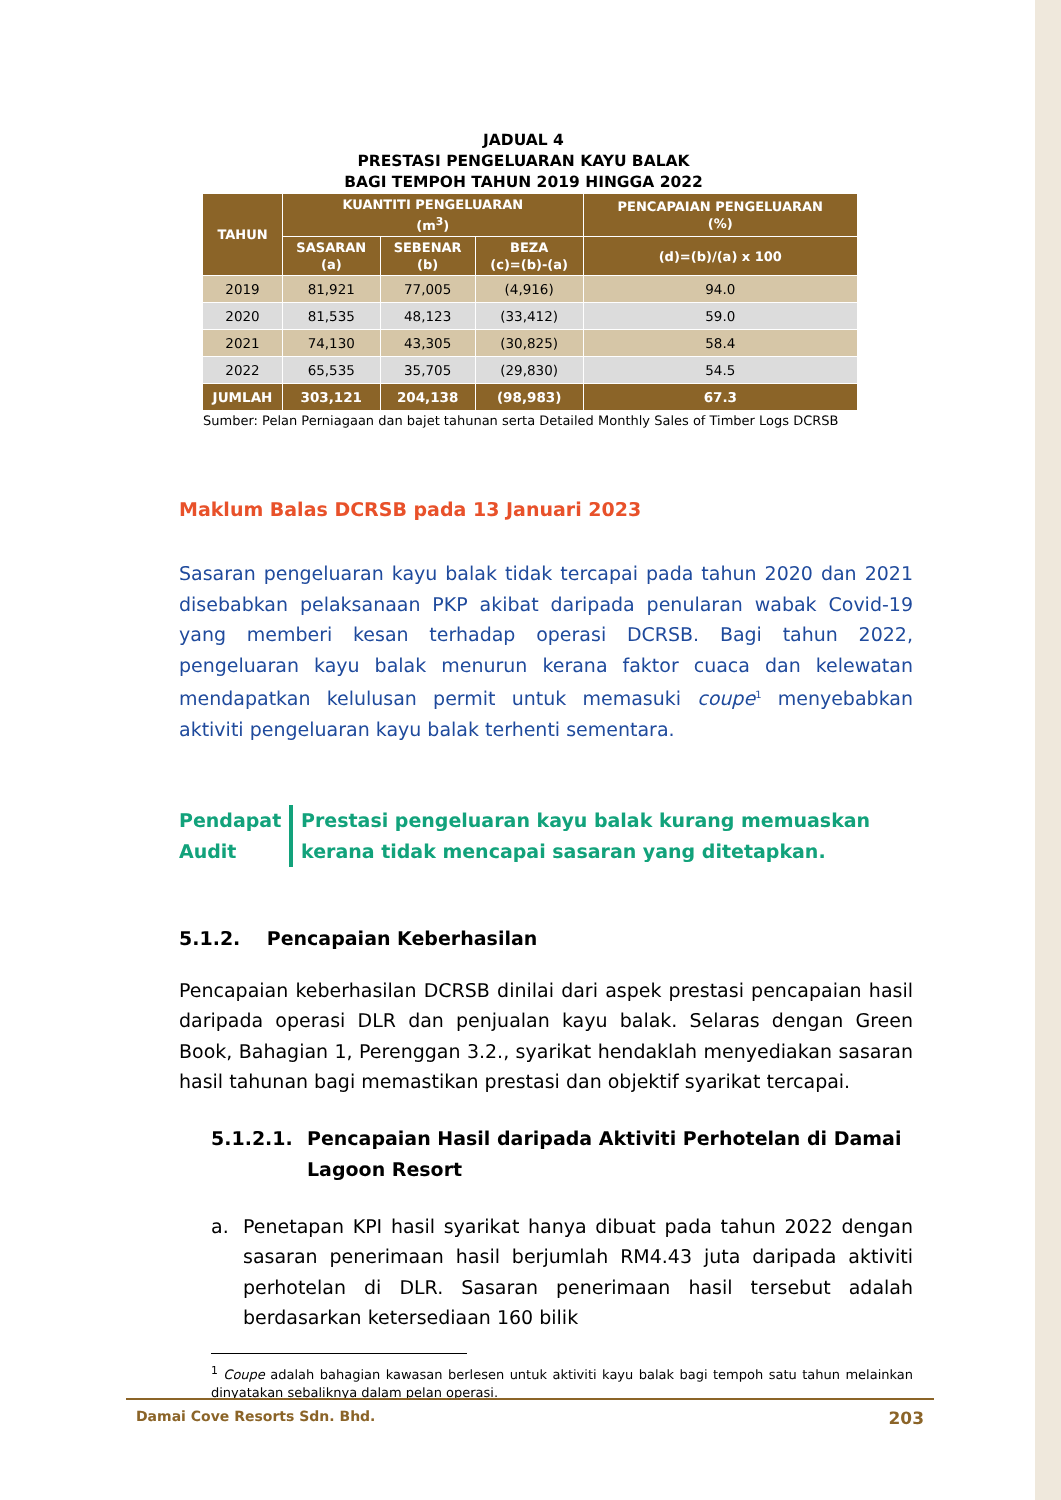JADUAL 4
PRESTASI PENGELUARAN KAYU BALAK
BAGI TEMPOH TAHUN 2019 HINGGA 2022
| TAHUN | KUANTITI PENGELUARAN (m<sup>3</sup>) | | | PENCAPAIAN PENGELUARAN (%) |
| --- | --- | --- | --- | --- |
| | SASARAN (a) | SEBENAR (b) | BEZA (c)=(b)-(a) | (d)=(b)/(a) x 100 |
| 2019 | 81,921 | 77,005 | (4,916) | 94.0 |
| 2020 | 81,535 | 48,123 | (33,412) | 59.0 |
| 2021 | 74,130 | 43,305 | (30,825) | 58.4 |
| 2022 | 65,535 | 35,705 | (29,830) | 54.5 |
| JUMLAH | 303,121 | 204,138 | (98,983) | 67.3 |
Sumber: Pelan Perniagaan dan bajet tahunan serta Detailed Monthly Sales of Timber Logs DCRSB
Maklum Balas DCRSB pada 13 Januari 2023
Sasaran pengeluaran kayu balak tidak tercapai pada tahun 2020 dan 2021 disebabkan pelaksanaan PKP akibat daripada penularan wabak Covid-19 yang memberi kesan terhadap operasi DCRSB. Bagi tahun 2022, pengeluaran kayu balak menurun kerana faktor cuaca dan kelewatan mendapatkan kelulusan permit untuk memasuki coupe<sup>1</sup> menyebabkan aktiviti pengeluaran kayu balak terhenti sementara.
Pendapat Audit
Prestasi pengeluaran kayu balak kurang memuaskan kerana tidak mencapai sasaran yang ditetapkan.
5.1.2. Pencapaian Keberhasilan
Pencapaian keberhasilan DCRSB dinilai dari aspek prestasi pencapaian hasil daripada operasi DLR dan penjualan kayu balak. Selaras dengan Green Book, Bahagian 1, Perenggan 3.2., syarikat hendaklah menyediakan sasaran hasil tahunan bagi memastikan prestasi dan objektif syarikat tercapai.
5.1.2.1. Pencapaian Hasil daripada Aktiviti Perhotelan di Damai Lagoon Resort
a. Penetapan KPI hasil syarikat hanya dibuat pada tahun 2022 dengan sasaran penerimaan hasil berjumlah RM4.43 juta daripada aktiviti perhotelan di DLR. Sasaran penerimaan hasil tersebut adalah berdasarkan ketersediaan 160 bilik
<sup>1</sup> Coupe adalah bahagian kawasan berlesen untuk aktiviti kayu balak bagi tempoh satu tahun melainkan dinyatakan sebaliknya dalam pelan operasi.
Damai Cove Resorts Sdn. Bhd. 203